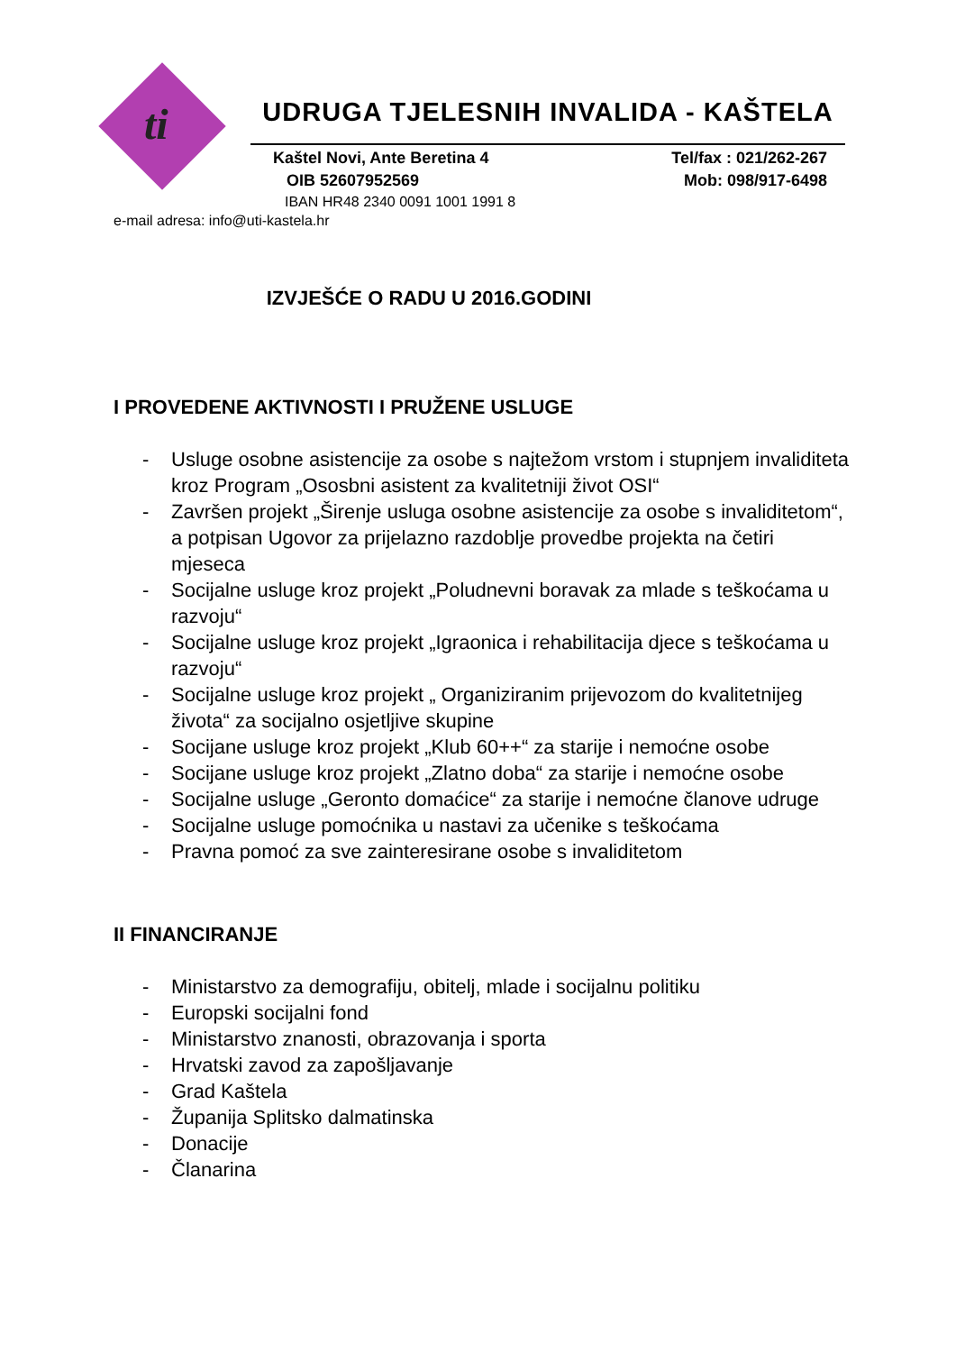ti
UDRUGA TJELESNIH INVALIDA - KAŠTELA
Kaštel Novi, Ante Beretina 4 Tel/fax : 021/262-267
OIB 52607952569 Mob: 098/917-6498
IBAN HR48 2340 0091 1001 1991 8
e-mail adresa: info@uti-kastela.hr
IZVJEŠĆE O RADU U 2016.GODINI
I PROVEDENE AKTIVNOSTI I PRUŽENE USLUGE
- Usluge osobne asistencije za osobe s najtežom vrstom i stupnjem invaliditeta kroz Program „Ososbni asistent za kvalitetniji život OSI“
- Završen projekt „Širenje usluga osobne asistencije za osobe s invaliditetom“, a potpisan Ugovor za prijelazno razdoblje provedbe projekta na četiri mjeseca
- Socijalne usluge kroz projekt „Poludnevni boravak za mlade s teškoćama u razvoju“
- Socijalne usluge kroz projekt „Igraonica i rehabilitacija djece s teškoćama u razvoju“
- Socijalne usluge kroz projekt „ Organiziranim prijevozom do kvalitetnijeg života“ za socijalno osjetljive skupine
- Socijane usluge kroz projekt „Klub 60++“ za starije i nemoćne osobe
- Socijane usluge kroz projekt „Zlatno doba“ za starije i nemoćne osobe
- Socijalne usluge „Geronto domaćice“ za starije i nemoćne članove udruge
- Socijalne usluge pomoćnika u nastavi za učenike s teškoćama
- Pravna pomoć za sve zainteresirane osobe s invaliditetom
II FINANCIRANJE
- Ministarstvo za demografiju, obitelj, mlade i socijalnu politiku
- Europski socijalni fond
- Ministarstvo znanosti, obrazovanja i sporta
- Hrvatski zavod za zapošljavanje
- Grad Kaštela
- Županija Splitsko dalmatinska
- Donacije
- Članarina